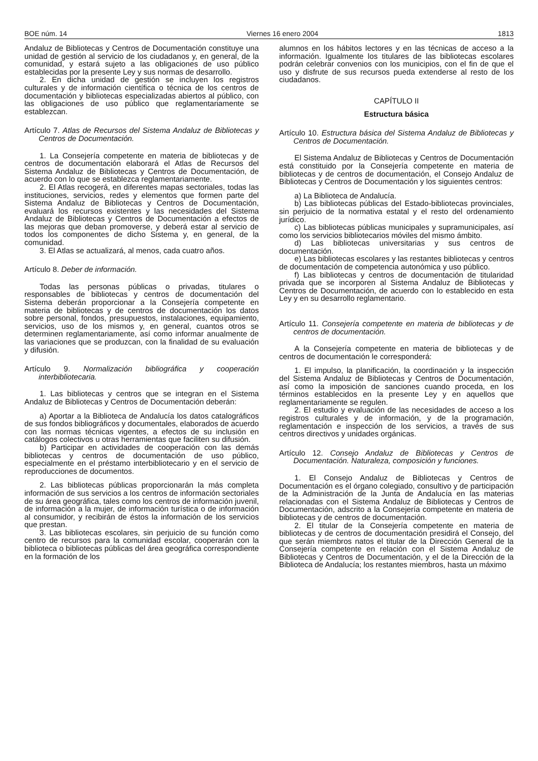BOE núm. 14 Viernes 16 enero 2004 1813
Andaluz de Bibliotecas y Centros de Documentación constituye una unidad de gestión al servicio de los ciudadanos y, en general, de la comunidad, y estará sujeto a las obligaciones de uso público establecidas por la presente Ley y sus normas de desarrollo.
2. En dicha unidad de gestión se incluyen los registros culturales y de información científica o técnica de los centros de documentación y bibliotecas especializadas abiertos al público, con las obligaciones de uso público que reglamentariamente se establezcan.
Artículo 7. Atlas de Recursos del Sistema Andaluz de Bibliotecas y Centros de Documentación.
1. La Consejería competente en materia de bibliotecas y de centros de documentación elaborará el Atlas de Recursos del Sistema Andaluz de Bibliotecas y Centros de Documentación, de acuerdo con lo que se establezca reglamentariamente.
2. El Atlas recogerá, en diferentes mapas sectoriales, todas las instituciones, servicios, redes y elementos que formen parte del Sistema Andaluz de Bibliotecas y Centros de Documentación, evaluará los recursos existentes y las necesidades del Sistema Andaluz de Bibliotecas y Centros de Documentación a efectos de las mejoras que deban promoverse, y deberá estar al servicio de todos los componentes de dicho Sistema y, en general, de la comunidad.
3. El Atlas se actualizará, al menos, cada cuatro años.
Artículo 8. Deber de información.
Todas las personas públicas o privadas, titulares o responsables de bibliotecas y centros de documentación del Sistema deberán proporcionar a la Consejería competente en materia de bibliotecas y de centros de documentación los datos sobre personal, fondos, presupuestos, instalaciones, equipamiento, servicios, uso de los mismos y, en general, cuantos otros se determinen reglamentariamente, así como informar anualmente de las variaciones que se produzcan, con la finalidad de su evaluación y difusión.
Artículo 9. Normalización bibliográfica y cooperación interbibliotecaria.
1. Las bibliotecas y centros que se integran en el Sistema Andaluz de Bibliotecas y Centros de Documentación deberán:
a) Aportar a la Biblioteca de Andalucía los datos catalográficos de sus fondos bibliográficos y documentales, elaborados de acuerdo con las normas técnicas vigentes, a efectos de su inclusión en catálogos colectivos u otras herramientas que faciliten su difusión.
b) Participar en actividades de cooperación con las demás bibliotecas y centros de documentación de uso público, especialmente en el préstamo interbibliotecario y en el servicio de reproducciones de documentos.
2. Las bibliotecas públicas proporcionarán la más completa información de sus servicios a los centros de información sectoriales de su área geográfica, tales como los centros de información juvenil, de información a la mujer, de información turística o de información al consumidor, y recibirán de éstos la información de los servicios que prestan.
3. Las bibliotecas escolares, sin perjuicio de su función como centro de recursos para la comunidad escolar, cooperarán con la biblioteca o bibliotecas públicas del área geográfica correspondiente en la formación de los
alumnos en los hábitos lectores y en las técnicas de acceso a la información. Igualmente los titulares de las bibliotecas escolares podrán celebrar convenios con los municipios, con el fin de que el uso y disfrute de sus recursos pueda extenderse al resto de los ciudadanos.
CAPÍTULO II
Estructura básica
Artículo 10. Estructura básica del Sistema Andaluz de Bibliotecas y Centros de Documentación.
El Sistema Andaluz de Bibliotecas y Centros de Documentación está constituido por la Consejería competente en materia de bibliotecas y de centros de documentación, el Consejo Andaluz de Bibliotecas y Centros de Documentación y los siguientes centros:
a) La Biblioteca de Andalucía.
b) Las bibliotecas públicas del Estado-bibliotecas provinciales, sin perjuicio de la normativa estatal y el resto del ordenamiento jurídico.
c) Las bibliotecas públicas municipales y supramunicipales, así como los servicios bibliotecarios móviles del mismo ámbito.
d) Las bibliotecas universitarias y sus centros de documentación.
e) Las bibliotecas escolares y las restantes bibliotecas y centros de documentación de competencia autonómica y uso público.
f) Las bibliotecas y centros de documentación de titularidad privada que se incorporen al Sistema Andaluz de Bibliotecas y Centros de Documentación, de acuerdo con lo establecido en esta Ley y en su desarrollo reglamentario.
Artículo 11. Consejería competente en materia de bibliotecas y de centros de documentación.
A la Consejería competente en materia de bibliotecas y de centros de documentación le corresponderá:
1. El impulso, la planificación, la coordinación y la inspección del Sistema Andaluz de Bibliotecas y Centros de Documentación, así como la imposición de sanciones cuando proceda, en los términos establecidos en la presente Ley y en aquellos que reglamentariamente se regulen.
2. El estudio y evaluación de las necesidades de acceso a los registros culturales y de información, y de la programación, reglamentación e inspección de los servicios, a través de sus centros directivos y unidades orgánicas.
Artículo 12. Consejo Andaluz de Bibliotecas y Centros de Documentación. Naturaleza, composición y funciones.
1. El Consejo Andaluz de Bibliotecas y Centros de Documentación es el órgano colegiado, consultivo y de participación de la Administración de la Junta de Andalucía en las materias relacionadas con el Sistema Andaluz de Bibliotecas y Centros de Documentación, adscrito a la Consejería competente en materia de bibliotecas y de centros de documentación.
2. El titular de la Consejería competente en materia de bibliotecas y de centros de documentación presidirá el Consejo, del que serán miembros natos el titular de la Dirección General de la Consejería competente en relación con el Sistema Andaluz de Bibliotecas y Centros de Documentación, y el de la Dirección de la Biblioteca de Andalucía; los restantes miembros, hasta un máximo